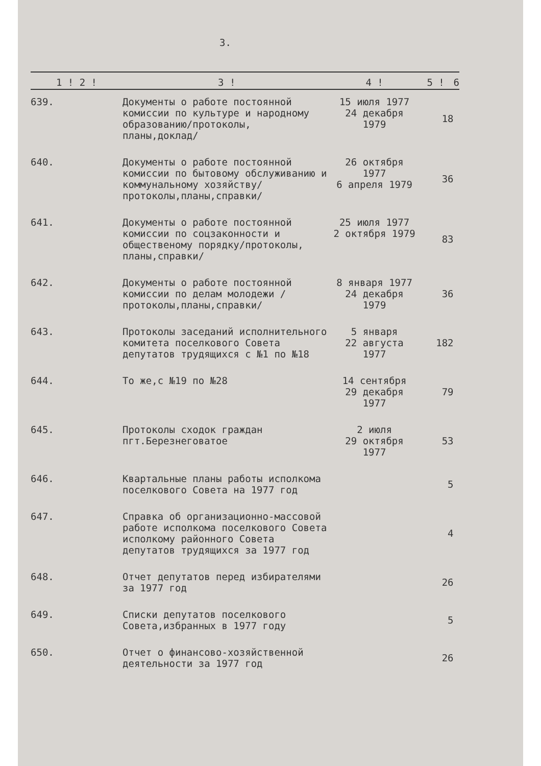3.
| 1 ! 2 ! | 3 ! | 4 ! | 5 ! | 6 |
| --- | --- | --- | --- | --- |
| 639. | Документы о работе постоянной комиссии по культуре и народному образованию/протоколы, планы,доклад/ | 15 июля 1977 24 декабря 1979 | 18 | |
| 640. | Документы о работе постоянной комиссии по бытовому обслуживанию и коммунальному хозяйству/протоколы,планы,справки/ | 26 октября 1977 6 апреля 1979 | 36 | |
| 641. | Документы о работе постоянной комиссии по соцзаконности и общественому порядку/протоколы, планы,справки/ | 25 июля 1977 2 октября 1979 | 83 | |
| 642. | Документы о работе постоянной комиссии по делам молодежи /протоколы,планы,справки/ | 8 января 1977 24 декабря 1979 | 36 | |
| 643. | Протоколы заседаний исполнительного комитета поселкового Совета депутатов трудящихся с №1 по №18 | 5 января 22 августа 1977 | 182 | |
| 644. | То же,с №19 по №28 | 14 сентября 29 декабря 1977 | 79 | |
| 645. | Протоколы сходок граждан пгт.Березнеговатое | 2 июля 29 октября 1977 | 53 | |
| 646. | Квартальные планы работы исполкома поселкового Совета на 1977 год | | 5 | |
| 647. | Справка об организационно-массовой работе исполкома поселкового Совета исполкому районного Совета депутатов трудящихся за 1977 год | | 4 | |
| 648. | Отчет депутатов перед избирателями за 1977 год | | 26 | |
| 649. | Списки депутатов поселкового Совета,избранных в 1977 году | | 5 | |
| 650. | Отчет о финансово-хозяйственной деятельности за 1977 год | | 26 | |